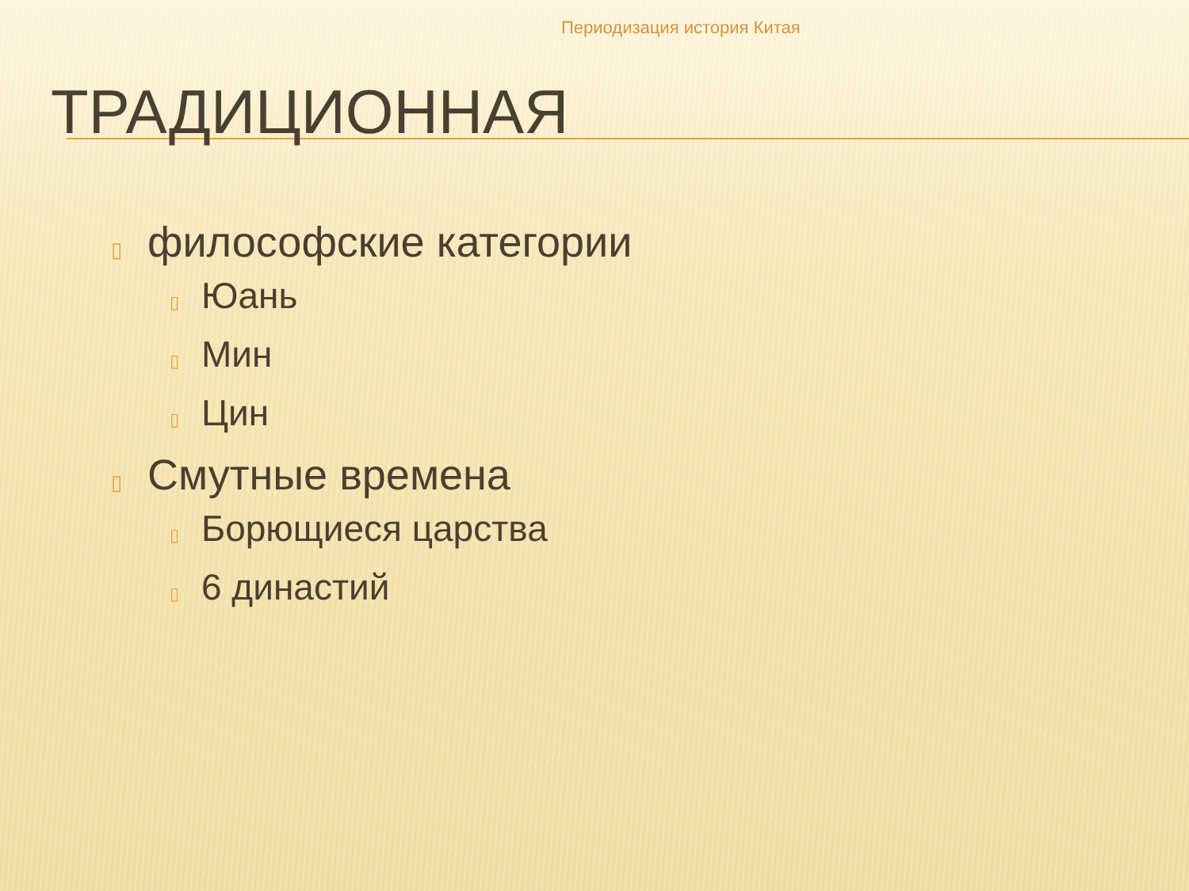Периодизация история Китая
ТРАДИЦИОННАЯ
▯ философские категории
▯ Юань
▯ Мин
▯ Цин
▯ Смутные времена
▯ Борющиеся царства
▯ 6 династий